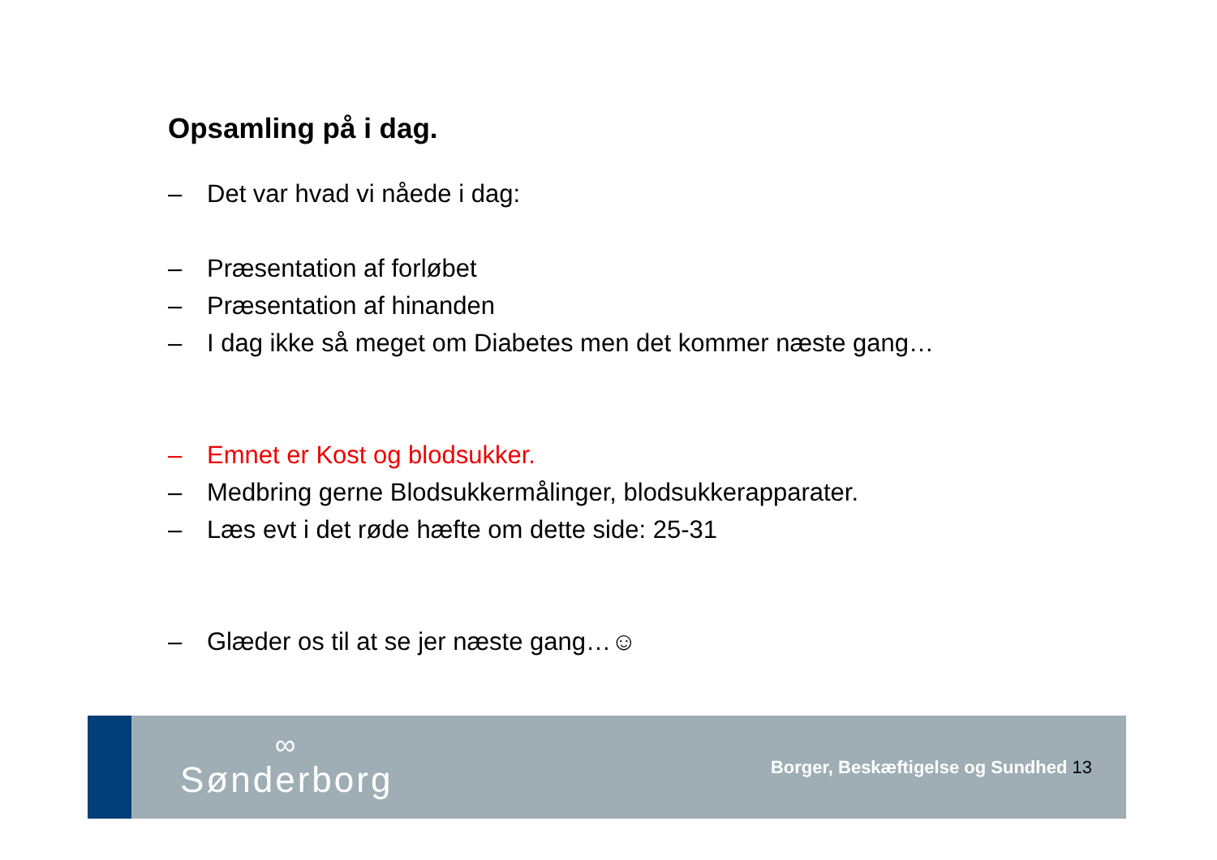Opsamling på i dag.
– Det var hvad vi nåede i dag:
– Præsentation af forløbet
– Præsentation af hinanden
– I dag ikke så meget om Diabetes men det kommer næste gang…
– Emnet er Kost og blodsukker.
– Medbring gerne Blodsukkermålinger, blodsukkerapparater.
– Læs evt i det røde hæfte om dette side: 25-31
– Glæder os til at se jer næste gang…☺
∞
Sønderborg
Borger, Beskæftigelse og Sundhed 13